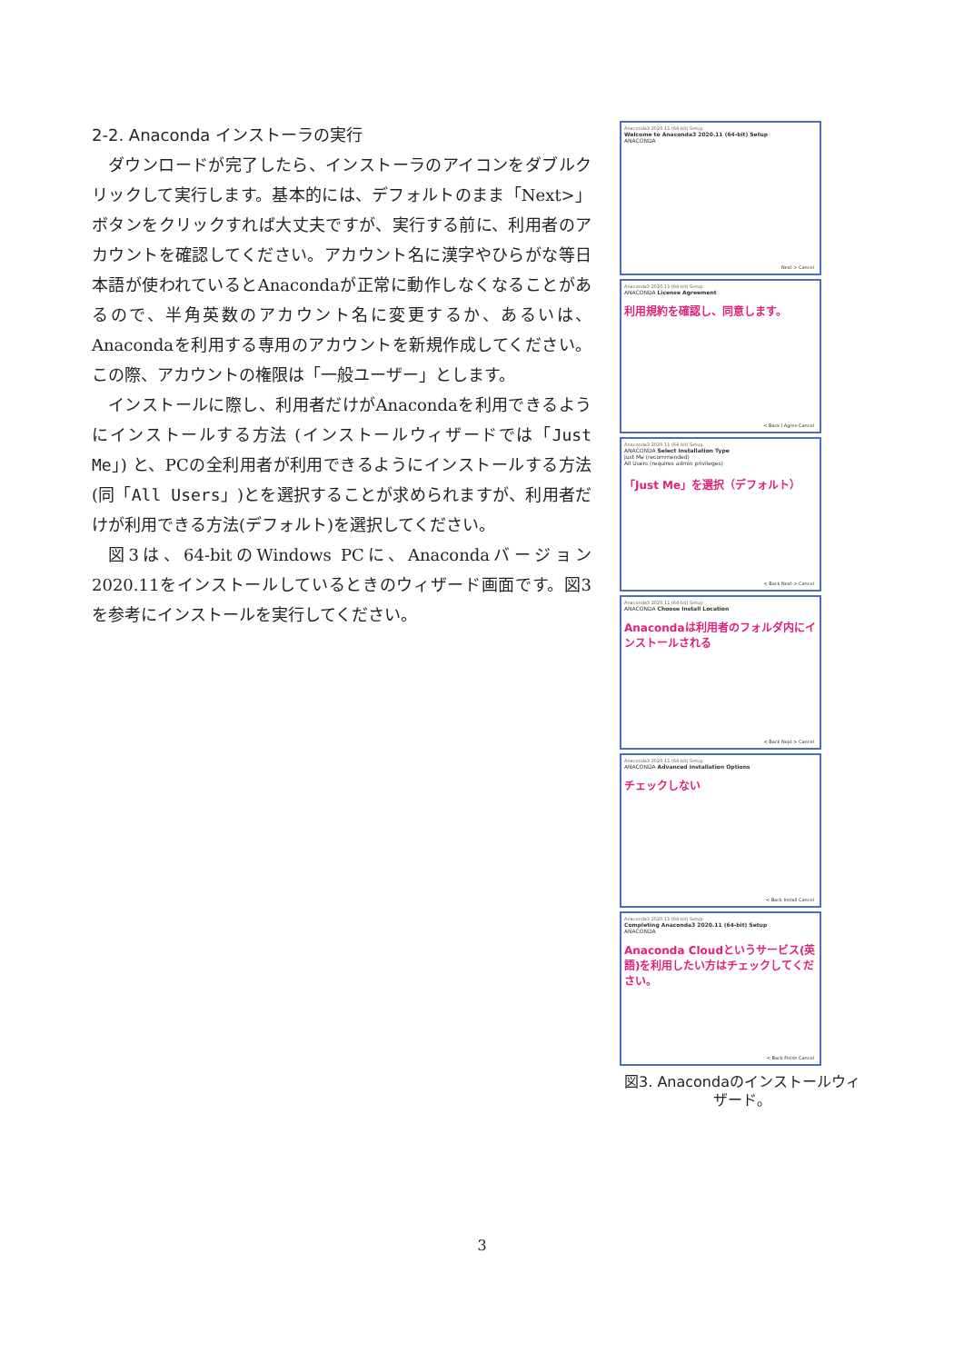2-2. Anaconda インストーラの実行
ダウンロードが完了したら、インストーラのアイコンをダブルクリックして実行します。基本的には、デフォルトのまま「Next>」ボタンをクリックすれば大丈夫ですが、実行する前に、利用者のアカウントを確認してください。アカウント名に漢字やひらがな等日本語が使われているとAnacondaが正常に動作しなくなることがあるので、半角英数のアカウント名に変更するか、あるいは、Anacondaを利用する専用のアカウントを新規作成してください。この際、アカウントの権限は「一般ユーザー」とします。
インストールに際し、利用者だけがAnacondaを利用できるようにインストールする方法 (インストールウィザードでは「Just Me」) と、PCの全利用者が利用できるようにインストールする方法(同「All Users」)とを選択することが求められますが、利用者だけが利用できる方法(デフォルト)を選択してください。
図3は、64-bitのWindows PCに、Anacondaバージョン2020.11をインストールしているときのウィザード画面です。図3を参考にインストールを実行してください。
Anaconda3 2020.11 (64-bit) Setup
Welcome to Anaconda3 2020.11 (64-bit) Setup
ANACONDA
Next > Cancel
Anaconda3 2020.11 (64-bit) Setup
ANACONDA License Agreement
利用規約を確認し、同意します。
< Back I Agree Cancel
Anaconda3 2020.11 (64-bit) Setup
ANACONDA Select Installation Type
Just Me (recommended)
All Users (requires admin privileges)
「Just Me」を選択（デフォルト）
< Back Next > Cancel
Anaconda3 2020.11 (64-bit) Setup
ANACONDA Choose Install Location
Anacondaは利用者のフォルダ内にインストールされる
< Back Next > Cancel
Anaconda3 2020.11 (64-bit) Setup
ANACONDA Advanced Installation Options
チェックしない
< Back Install Cancel
Anaconda3 2020.11 (64-bit) Setup
Completing Anaconda3 2020.11 (64-bit) Setup
ANACONDA
Anaconda Cloudというサービス(英語)を利用したい方はチェックしてください。
< Back Finish Cancel
図3. Anacondaのインストールウィザード。
3